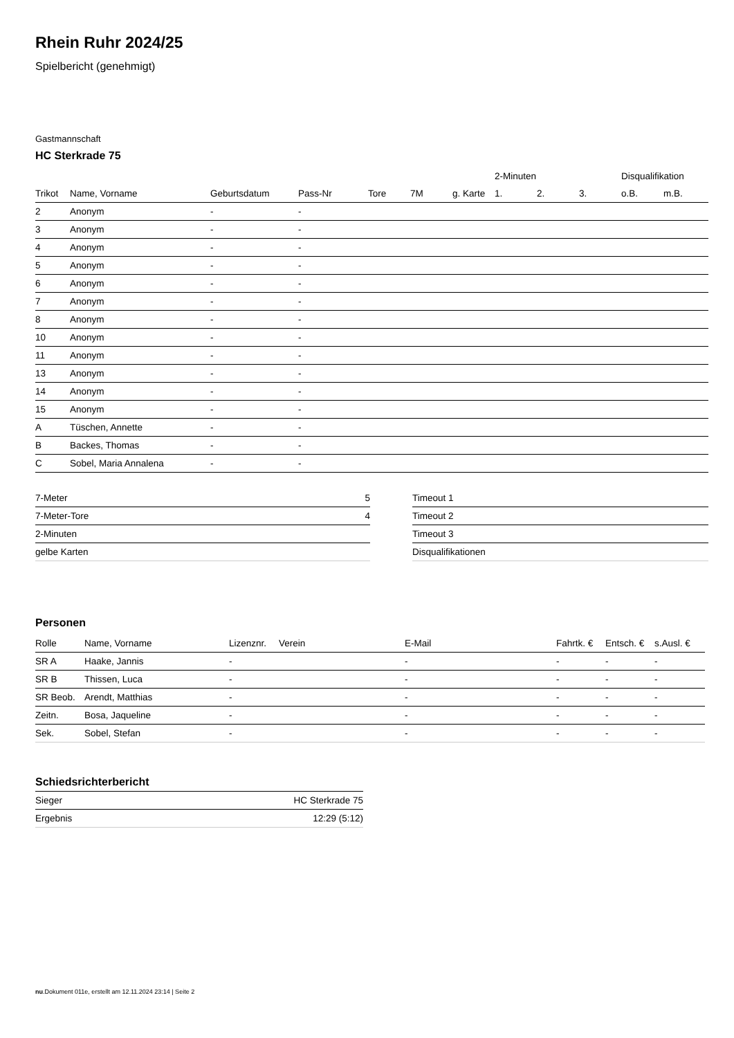Rhein Ruhr 2024/25
Spielbericht (genehmigt)
Gastmannschaft
HC Sterkrade 75
| | | | | | | | | 2-Minuten | | | Disqualifikation | |
| --- | --- | --- | --- | --- | --- | --- | --- | --- | --- | --- | --- | --- |
| Trikot | Name, Vorname | Geburtsdatum | Pass-Nr | Tore | 7M | g. Karte | | 1. | 2. | 3. | o.B. | m.B. |
| 2 | Anonym | - | - | | | | | | | | | |
| 3 | Anonym | - | - | | | | | | | | | |
| 4 | Anonym | - | - | | | | | | | | | |
| 5 | Anonym | - | - | | | | | | | | | |
| 6 | Anonym | - | - | | | | | | | | | |
| 7 | Anonym | - | - | | | | | | | | | |
| 8 | Anonym | - | - | | | | | | | | | |
| 10 | Anonym | - | - | | | | | | | | | |
| 11 | Anonym | - | - | | | | | | | | | |
| 13 | Anonym | - | - | | | | | | | | | |
| 14 | Anonym | - | - | | | | | | | | | |
| 15 | Anonym | - | - | | | | | | | | | |
| A | Tüschen, Annette | - | - | | | | | | | | | |
| B | Backes, Thomas | - | - | | | | | | | | | |
| C | Sobel, Maria Annalena | - | - | | | | | | | | | |
| 7-Meter | 5 |
| 7-Meter-Tore | 4 |
| 2-Minuten | |
| gelbe Karten | |
| Timeout 1 |
| Timeout 2 |
| Timeout 3 |
| Disqualifikationen |
Personen
| Rolle | Name, Vorname | Lizenznr. | Verein | E-Mail | Fahrtk. € | Entsch. € | s.Ausl. € |
| --- | --- | --- | --- | --- | --- | --- | --- |
| SR A | Haake, Jannis | - | | - | - | - | - |
| SR B | Thissen, Luca | - | | - | - | - | - |
| SR Beob. | Arendt, Matthias | - | | - | - | - | - |
| Zeitn. | Bosa, Jaqueline | - | | - | - | - | - |
| Sek. | Sobel, Stefan | - | | - | - | - | - |
Schiedsrichterbericht
| Sieger | HC Sterkrade 75 |
| Ergebnis | 12:29 (5:12) |
nu.Dokument 011e, erstellt am 12.11.2024 23:14 | Seite 2